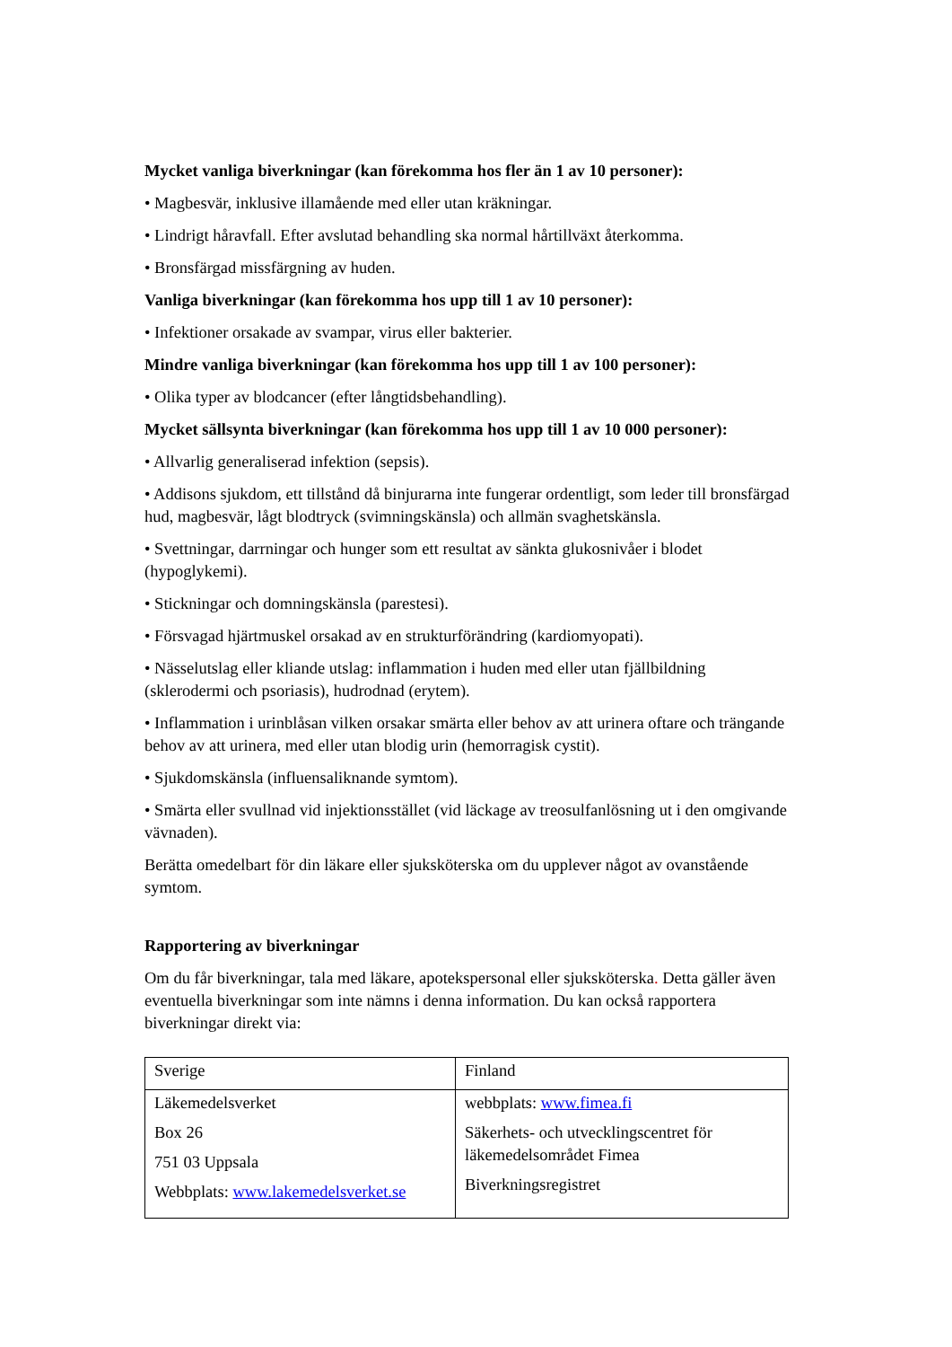Mycket vanliga biverkningar (kan förekomma hos fler än 1 av 10 personer):
• Magbesvär, inklusive illamående med eller utan kräkningar.
• Lindrigt håravfall. Efter avslutad behandling ska normal hårtillväxt återkomma.
• Bronsfärgad missfärgning av huden.
Vanliga biverkningar (kan förekomma hos upp till 1 av 10 personer):
• Infektioner orsakade av svampar, virus eller bakterier.
Mindre vanliga biverkningar (kan förekomma hos upp till 1 av 100 personer):
• Olika typer av blodcancer (efter långtidsbehandling).
Mycket sällsynta biverkningar (kan förekomma hos upp till 1 av 10 000 personer):
• Allvarlig generaliserad infektion (sepsis).
• Addisons sjukdom, ett tillstånd då binjurarna inte fungerar ordentligt, som leder till bronsfärgad hud, magbesvär, lågt blodtryck (svimningskänsla) och allmän svaghetskänsla.
• Svettningar, darrningar och hunger som ett resultat av sänkta glukosnivåer i blodet (hypoglykemi).
• Stickningar och domningskänsla (parestesi).
• Försvagad hjärtmuskel orsakad av en strukturförändring (kardiomyopati).
• Nässelutslag eller kliande utslag: inflammation i huden med eller utan fjällbildning (sklerodermi och psoriasis), hudrodnad (erytem).
• Inflammation i urinblåsan vilken orsakar smärta eller behov av att urinera oftare och trängande behov av att urinera, med eller utan blodig urin (hemorragisk cystit).
• Sjukdomskänsla (influensaliknande symtom).
• Smärta eller svullnad vid injektionsstället (vid läckage av treosulfanlösning ut i den omgivande vävnaden).
Berätta omedelbart för din läkare eller sjuksköterska om du upplever något av ovanstående symtom.
Rapportering av biverkningar
Om du får biverkningar, tala med läkare, apotekspersonal eller sjuksköterska. Detta gäller även eventuella biverkningar som inte nämns i denna information. Du kan också rapportera biverkningar direkt via:
| Sverige | Finland |
| Läkemedelsverket Box 26 751 03 Uppsala Webbplats: www.lakemedelsverket.se | webbplats: www.fimea.fi Säkerhets- och utvecklingscentret för läkemedelsområdet Fimea Biverkningsregistret |